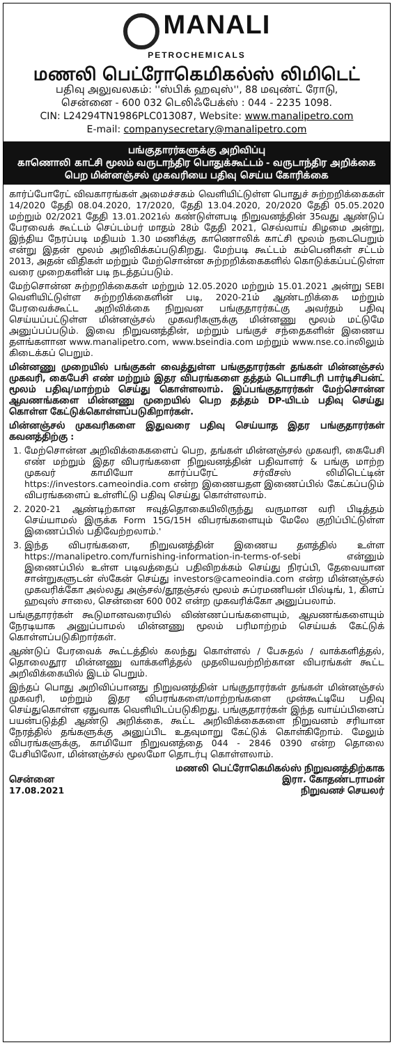MANALI
PETROCHEMICALS
மணலி பெட்ரோகெமிகல்ஸ் லிமிடெட்
பதிவு அலுவலகம்: ''ஸ்பிக் ஹவுஸ்'', 88 மவுண்ட் ரோடு,
சென்னை - 600 032 டெலிஃபேக்ஸ் : 044 - 2235 1098.
CIN: L24294TN1986PLC013087, Website: www.manalipetro.com
E-mail: companysecretary@manalipetro.com
பங்குதாரர்களுக்கு அறிவிப்பு
காணொலி காட்சி மூலம் வருடாந்திர பொதுக்கூட்டம் - வருடாந்திர அறிக்கை பெற மின்னஞ்சல் முகவரியை பதிவு செய்ய கோரிக்கை
கார்ப்போரேட் விவகாரங்கள் அமைச்சகம் வெளியிட்டுள்ள பொதுச் சுற்றறிக்கைகள் 14/2020 தேதி 08.04.2020, 17/2020, தேதி 13.04.2020, 20/2020 தேதி 05.05.2020 மற்றும் 02/2021 தேதி 13.01.2021ல் கண்டுள்ளபடி நிறுவனத்தின் 35வது ஆண்டுப் பேரவைக் கூட்டம் செப்டம்பர் மாதம் 28ம் தேதி 2021, செவ்வாய் கிழமை அன்று, இந்திய நேரப்படி மதியம் 1.30 மணிக்கு காணொலிக் காட்சி மூலம் நடைபெறும் என்று இதன் மூலம் அறிவிக்கப்படுகிறது. மேற்படி கூட்டம் கம்பெனிகள் சட்டம் 2013, அதன் விதிகள் மற்றும் மேற்சொன்ன சுற்றறிக்கைகளில் கொடுக்கப்பட்டுள்ள வரை முறைகளின் படி நடத்தப்படும்.
மேற்சொன்ன சுற்றறிக்கைகள் மற்றும் 12.05.2020 மற்றும் 15.01.2021 அன்று SEBI வெளியிட்டுள்ள சுற்றறிக்கைளின் படி, 2020-21ம் ஆண்டறிக்கை மற்றும் பேரவைக்கூட்ட அறிவிக்கை நிறுவன பங்குதாரர்கட்கு அவர்தம் பதிவு செய்யப்பட்டுள்ள மின்னஞ்சல் முகவரிகளுக்கு மின்னணு மூலம் மட்டுமே அனுப்பப்படும். இவை நிறுவனத்தின், மற்றும் பங்குச் சந்தைகளின் இணைய தளங்களான www.manalipetro.com, www.bseindia.com மற்றும் www.nse.co.inலிலும் கிடைக்கப் பெறும்.
மின்னணு முறையில் பங்குகள் வைத்துள்ள பங்குதாரர்கள் தங்கள் மின்னஞ்சல் முகவரி, கைபேசி எண் மற்றும் இதர விபரங்களை தத்தம் டெபாசிடரி பார்டிசிபன்ட் மூலம் பதிவு/மாற்றம் செய்து கொள்ளலாம். இப்பங்குதாரர்கள் மேற்சொன்ன ஆவணங்களை மின்னணு முறையில் பெற தத்தம் DP-யிடம் பதிவு செய்து கொள்ள கேட்டுக்கொள்ளப்படுகிறார்கள்.
மின்னஞ்சல் முகவரிகளை இதுவரை பதிவு செய்யாத இதர பங்குதாரர்கள் கவனத்திற்கு :
1. மேற்சொன்ன அறிவிக்கைகளைப் பெற, தங்கள் மின்னஞ்சல் முகவரி, கைபேசி எண் மற்றும் இதர விபரங்களை நிறுவனத்தின் பதிவாளர் & பங்கு மாற்ற முகவர் காமியோ கார்ப்பரேட் சர்வீசஸ் லிமிடெட்டின் https://investors.cameoindia.com என்ற இணையதள இணைப்பில் கேட்கப்படும் விபரங்களைப் உள்ளிட்டு பதிவு செய்து கொள்ளலாம்.
2. 2020-21 ஆண்டிற்கான ஈவுத்தொகையிலிருந்து வருமான வரி பிடித்தம் செய்யாமல் இருக்க Form 15G/15H விபரங்களையும் மேலே குறிப்பிட்டுள்ள இணைப்பில் பதிவேற்றலாம்.'
3. இந்த விபரங்களை, நிறுவனத்தின் இணைய தளத்தில் உள்ள https://manalipetro.com/furnishing-information-in-terms-of-sebi என்னும் இணைப்பில் உள்ள படிவத்தைப் பதிவிறக்கம் செய்து நிரப்பி, தேவையான சான்றுகளுடன் ஸ்கேன் செய்து investors@cameoindia.com என்ற மின்னஞ்சல் முகவரிக்கோ அல்லது அஞ்சல்/தூதஞ்சல் மூலம் சுப்ரமணியன் பில்டிங், 1, கிளப் ஹவுஸ் சாலை, சென்னை 600 002 என்ற முகவரிக்கோ அனுப்பலாம்.
பங்குதாரர்கள் கூடுமானவரையில் விண்ணப்பங்களையும், ஆவணங்களையும் நேரடியாக அனுப்பாமல் மின்னணு மூலம் பரிமாற்றம் செய்யக் கேட்டுக் கொள்ளப்படுகிறார்கள்.
ஆண்டுப் பேரவைக் கூட்டத்தில் கலந்து கொள்ளல் / பேசுதல் / வாக்களித்தல், தொலைதூர மின்னணு வாக்களித்தல் முதலியவற்றிற்கான விபரங்கள் கூட்ட அறிவிக்கையில் இடம் பெறும்.
இந்தப் பொது அறிவிப்பானது நிறுவனத்தின் பங்குதாரர்கள் தங்கள் மின்னஞ்சல் முகவரி, மற்றும் இதர விபரங்களை/மாற்றங்களை முன்கூட்டியே பதிவு செய்துகொள்ள ஏதுவாக வெளியிடப்படுகிறது. பங்குதாரர்கள் இந்த வாய்ப்பினைப் பயன்படுத்தி ஆண்டு அறிக்கை, கூட்ட அறிவிக்கைகளை நிறுவனம் சரியான நேரத்தில் தங்களுக்கு அனுப்பிட உதவுமாறு கேட்டுக் கொள்கிறோம். மேலும் விபரங்களுக்கு, காமியோ நிறுவனத்தை 044 - 2846 0390 என்ற தொலை பேசியிலோ, மின்னஞ்சல் மூலமோ தொடர்பு கொள்ளலாம்.
சென்னை
17.08.2021
மணலி பெட்ரோகெமிகல்ஸ் நிறுவனத்திற்காக
இரா. கோதண்டராமன்
நிறுவனச் செயலர்